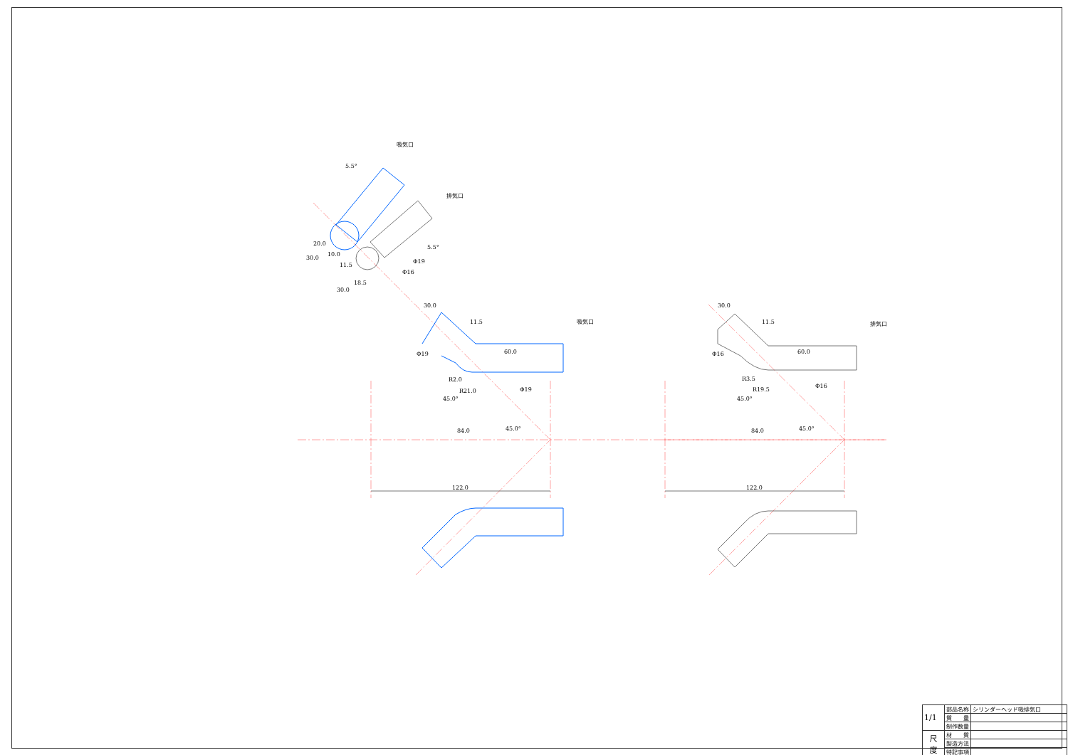吸気口
排気口
5.5°
5.5°
Φ19
Φ16
20.0
10.0
11.5
18.5
30.0
30.0
吸気口
排気口
30.0
11.5
Φ19
60.0
R2.0
R21.0
Φ19
45.0°
84.0
45.0°
122.0
30.0
11.5
Φ16
60.0
R3.5
R19.5
Φ16
45.0°
84.0
45.0°
122.0
| 1/1 | 部品名称 | シリンダーヘッド吸排気口 |
| | 質 量 | |
| | 制作数量 | |
| 尺 度 | 材 質 | |
| | 製造方法 | |
| | 特記事項 | |